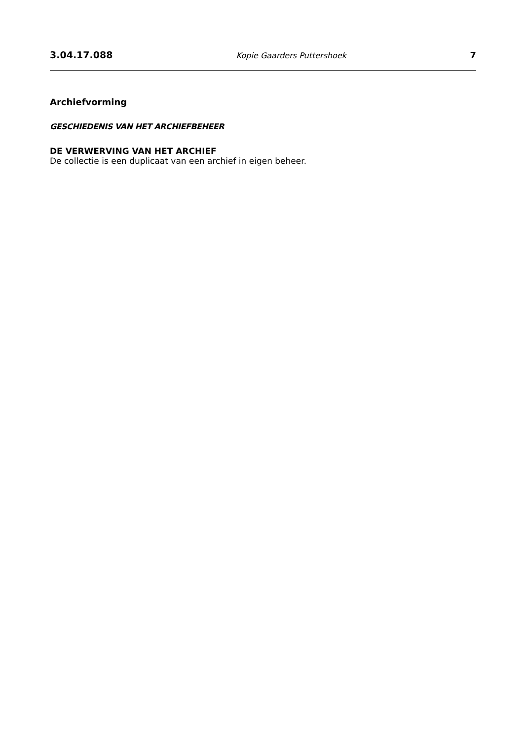3.04.17.088 Kopie Gaarders Puttershoek 7
Archiefvorming
GESCHIEDENIS VAN HET ARCHIEFBEHEER
DE VERWERVING VAN HET ARCHIEF
De collectie is een duplicaat van een archief in eigen beheer.